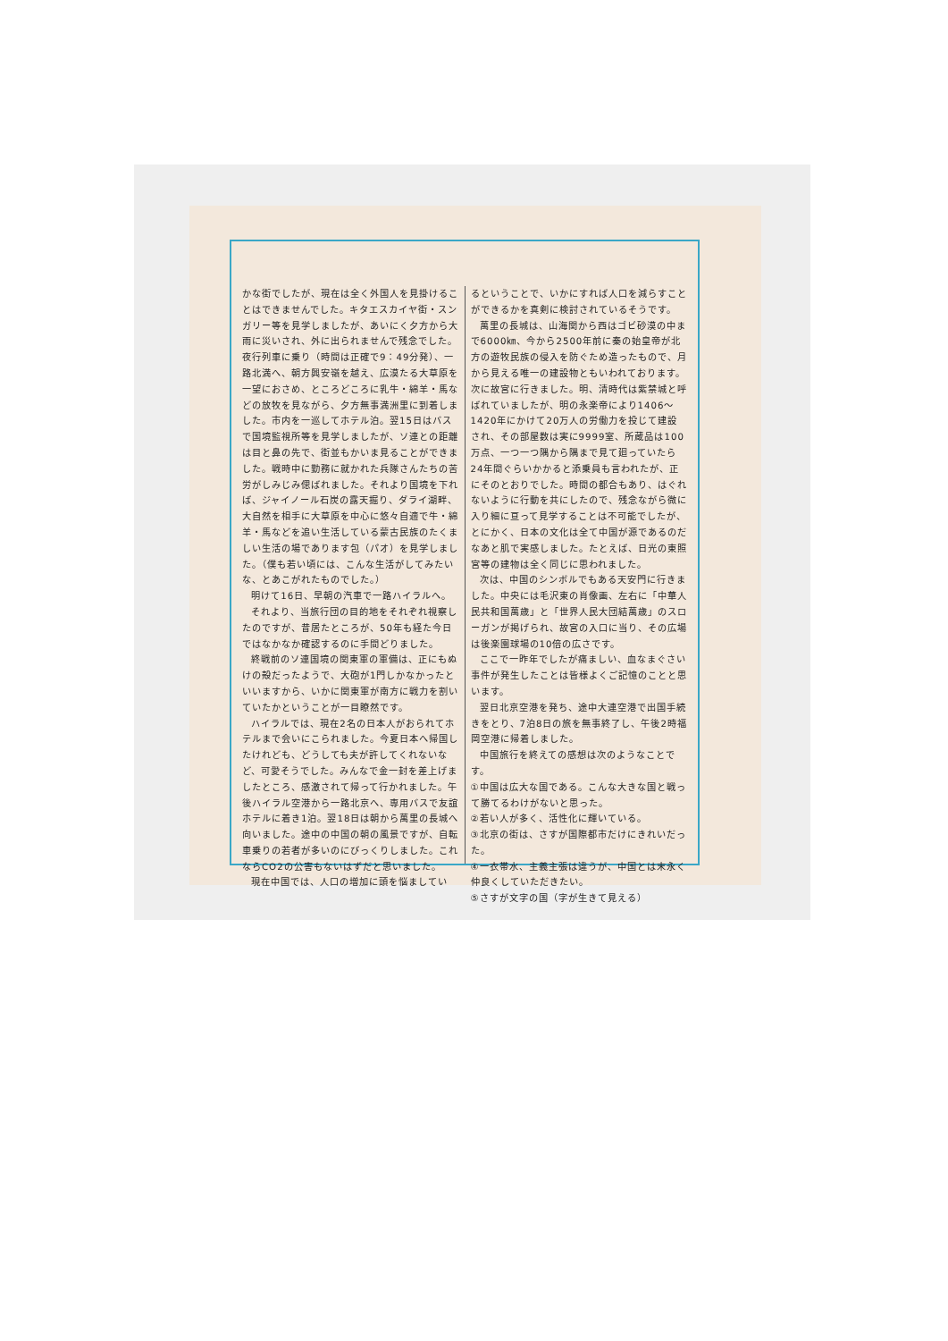かな街でしたが、現在は全く外国人を見掛けることはできませんでした。キタエスカイヤ街・スンガリー等を見学しましたが、あいにく夕方から大雨に災いされ、外に出られませんで残念でした。夜行列車に乗り（時間は正確で9：49分発）、一路北満へ、朝方興安嶺を越え、広漠たる大草原を一望におさめ、ところどころに乳牛・綿羊・馬などの放牧を見ながら、夕方無事満洲里に到着しました。市内を一巡してホテル泊。翌15日はバスで国境監視所等を見学しましたが、ソ連との距離は目と鼻の先で、街並もかいま見ることができました。戦時中に勤務に就かれた兵隊さんたちの苦労がしみじみ偲ばれました。それより国境を下れば、ジャイノール石炭の露天掘り、ダライ湖畔、大自然を相手に大草原を中心に悠々自適で牛・綿羊・馬などを追い生活している蒙古民族のたくましい生活の場であります包（パオ）を見学しました。（僕も若い頃には、こんな生活がしてみたいな、とあこがれたものでした。）
明けて16日、早朝の汽車で一路ハイラルへ。
それより、当旅行団の目的地をそれぞれ視察したのですが、昔居たところが、50年も経た今日ではなかなか確認するのに手間どりました。
終戦前のソ連国境の関東軍の軍備は、正にもぬけの殻だったようで、大砲が1門しかなかったといいますから、いかに関東軍が南方に戦力を割いていたかということが一目瞭然です。
ハイラルでは、現在2名の日本人がおられてホテルまで会いにこられました。今夏日本へ帰国したけれども、どうしても夫が許してくれないなど、可愛そうでした。みんなで金一封を差上げましたところ、感激されて帰って行かれました。午後ハイラル空港から一路北京へ、専用バスで友誼ホテルに着き1泊。翌18日は朝から萬里の長城へ向いました。途中の中国の朝の風景ですが、自転車乗りの若者が多いのにびっくりしました。これならCO2の公害もないはずだと思いました。
現在中国では、人口の増加に頭を悩ましてい
るということで、いかにすれば人口を減らすことができるかを真剣に検討されているそうです。
萬里の長城は、山海関から西はゴビ砂漠の中まで6000㎞、今から2500年前に秦の始皇帝が北方の遊牧民族の侵入を防ぐため造ったもので、月から見える唯一の建設物ともいわれております。次に故宮に行きました。明、清時代は紫禁城と呼ばれていましたが、明の永楽帝により1406～1420年にかけて20万人の労働力を投じて建設され、その部屋数は実に9999室、所蔵品は100万点、一つ一つ隅から隅まで見て廻っていたら24年間ぐらいかかると添乗員も言われたが、正にそのとおりでした。時間の都合もあり、はぐれないように行動を共にしたので、残念ながら微に入り細に亘って見学することは不可能でしたが、とにかく、日本の文化は全て中国が源であるのだなあと肌で実感しました。たとえば、日光の東照宮等の建物は全く同じに思われました。
次は、中国のシンボルでもある天安門に行きました。中央には毛沢東の肖像画、左右に「中華人民共和国萬歳」と「世界人民大団結萬歳」のスローガンが掲げられ、故宮の入口に当り、その広場は後楽園球場の10倍の広さです。
ここで一昨年でしたが痛ましい、血なまぐさい事件が発生したことは皆様よくご記憶のことと思います。
翌日北京空港を発ち、途中大連空港で出国手続きをとり、7泊8日の旅を無事終了し、午後2時福岡空港に帰着しました。
中国旅行を終えての感想は次のようなことです。
①中国は広大な国である。こんな大きな国と戦って勝てるわけがないと思った。
②若い人が多く、活性化に輝いている。
③北京の街は、さすが国際都市だけにきれいだった。
④一衣帯水、主義主張は違うが、中国とは末永く仲良くしていただきたい。
⑤さすが文字の国（字が生きて見える）